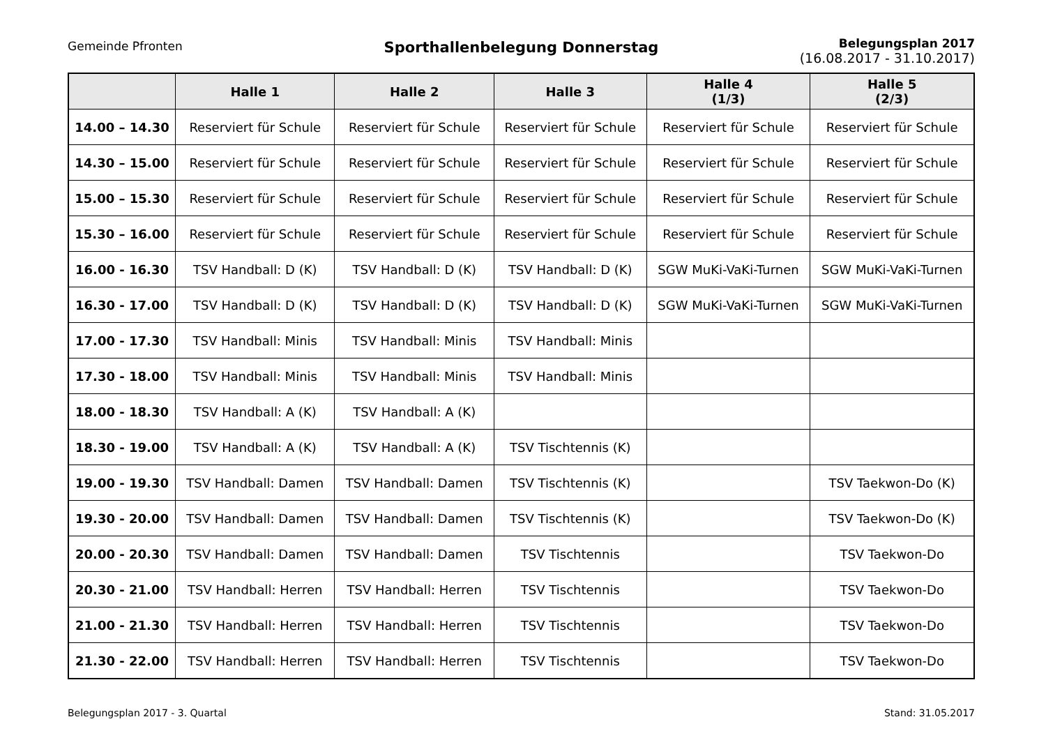Gemeinde Pfronten
Sporthallenbelegung Donnerstag
Belegungsplan 2017
(16.08.2017 - 31.10.2017)
| | Halle 1 | Halle 2 | Halle 3 | Halle 4 (1/3) | Halle 5 (2/3) |
| --- | --- | --- | --- | --- | --- |
| 14.00 – 14.30 | Reserviert für Schule | Reserviert für Schule | Reserviert für Schule | Reserviert für Schule | Reserviert für Schule |
| 14.30 – 15.00 | Reserviert für Schule | Reserviert für Schule | Reserviert für Schule | Reserviert für Schule | Reserviert für Schule |
| 15.00 – 15.30 | Reserviert für Schule | Reserviert für Schule | Reserviert für Schule | Reserviert für Schule | Reserviert für Schule |
| 15.30 – 16.00 | Reserviert für Schule | Reserviert für Schule | Reserviert für Schule | Reserviert für Schule | Reserviert für Schule |
| 16.00 - 16.30 | TSV Handball: D (K) | TSV Handball: D (K) | TSV Handball: D (K) | SGW MuKi-VaKi-Turnen | SGW MuKi-VaKi-Turnen |
| 16.30 - 17.00 | TSV Handball: D (K) | TSV Handball: D (K) | TSV Handball: D (K) | SGW MuKi-VaKi-Turnen | SGW MuKi-VaKi-Turnen |
| 17.00 - 17.30 | TSV Handball: Minis | TSV Handball: Minis | TSV Handball: Minis | | |
| 17.30 - 18.00 | TSV Handball: Minis | TSV Handball: Minis | TSV Handball: Minis | | |
| 18.00 - 18.30 | TSV Handball: A (K) | TSV Handball: A (K) | | | |
| 18.30 - 19.00 | TSV Handball: A (K) | TSV Handball: A (K) | TSV Tischtennis (K) | | |
| 19.00 - 19.30 | TSV Handball: Damen | TSV Handball: Damen | TSV Tischtennis (K) | | TSV Taekwon-Do (K) |
| 19.30 - 20.00 | TSV Handball: Damen | TSV Handball: Damen | TSV Tischtennis (K) | | TSV Taekwon-Do (K) |
| 20.00 - 20.30 | TSV Handball: Damen | TSV Handball: Damen | TSV Tischtennis | | TSV Taekwon-Do |
| 20.30 - 21.00 | TSV Handball: Herren | TSV Handball: Herren | TSV Tischtennis | | TSV Taekwon-Do |
| 21.00 - 21.30 | TSV Handball: Herren | TSV Handball: Herren | TSV Tischtennis | | TSV Taekwon-Do |
| 21.30 - 22.00 | TSV Handball: Herren | TSV Handball: Herren | TSV Tischtennis | | TSV Taekwon-Do |
Belegungsplan 2017 - 3. Quartal Stand: 31.05.2017